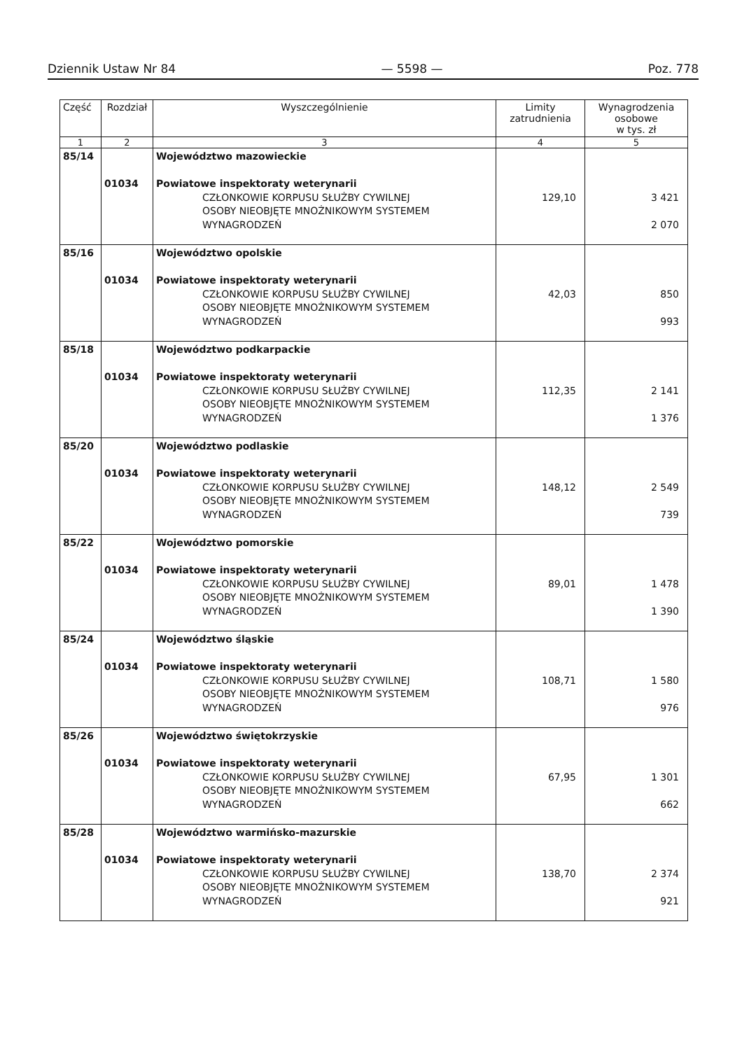Dziennik Ustaw Nr 84 — 5598 — Poz. 778
| Część | Rozdział | Wyszczególnienie | Limity zatrudnienia | Wynagrodzenia osobowe w tys. zł |
| --- | --- | --- | --- | --- |
| 1 | 2 | 3 | 4 | 5 |
| 85/14 | 01034 | Województwo mazowieckie Powiatowe inspektoraty weterynarii CZŁONKOWIE KORPUSU SŁUŻBY CYWILNEJ OSOBY NIEOBJĘTE MNOŻNIKOWYM SYSTEMEM WYNAGRODZEŃ | 129,10 | 3 421 2 070 |
| 85/16 | 01034 | Województwo opolskie Powiatowe inspektoraty weterynarii CZŁONKOWIE KORPUSU SŁUŻBY CYWILNEJ OSOBY NIEOBJĘTE MNOŻNIKOWYM SYSTEMEM WYNAGRODZEŃ | 42,03 | 850 993 |
| 85/18 | 01034 | Województwo podkarpackie Powiatowe inspektoraty weterynarii CZŁONKOWIE KORPUSU SŁUŻBY CYWILNEJ OSOBY NIEOBJĘTE MNOŻNIKOWYM SYSTEMEM WYNAGRODZEŃ | 112,35 | 2 141 1 376 |
| 85/20 | 01034 | Województwo podlaskie Powiatowe inspektoraty weterynarii CZŁONKOWIE KORPUSU SŁUŻBY CYWILNEJ OSOBY NIEOBJĘTE MNOŻNIKOWYM SYSTEMEM WYNAGRODZEŃ | 148,12 | 2 549 739 |
| 85/22 | 01034 | Województwo pomorskie Powiatowe inspektoraty weterynarii CZŁONKOWIE KORPUSU SŁUŻBY CYWILNEJ OSOBY NIEOBJĘTE MNOŻNIKOWYM SYSTEMEM WYNAGRODZEŃ | 89,01 | 1 478 1 390 |
| 85/24 | 01034 | Województwo śląskie Powiatowe inspektoraty weterynarii CZŁONKOWIE KORPUSU SŁUŻBY CYWILNEJ OSOBY NIEOBJĘTE MNOŻNIKOWYM SYSTEMEM WYNAGRODZEŃ | 108,71 | 1 580 976 |
| 85/26 | 01034 | Województwo świętokrzyskie Powiatowe inspektoraty weterynarii CZŁONKOWIE KORPUSU SŁUŻBY CYWILNEJ OSOBY NIEOBJĘTE MNOŻNIKOWYM SYSTEMEM WYNAGRODZEŃ | 67,95 | 1 301 662 |
| 85/28 | 01034 | Województwo warmińsko-mazurskie Powiatowe inspektoraty weterynarii CZŁONKOWIE KORPUSU SŁUŻBY CYWILNEJ OSOBY NIEOBJĘTE MNOŻNIKOWYM SYSTEMEM WYNAGRODZEŃ | 138,70 | 2 374 921 |